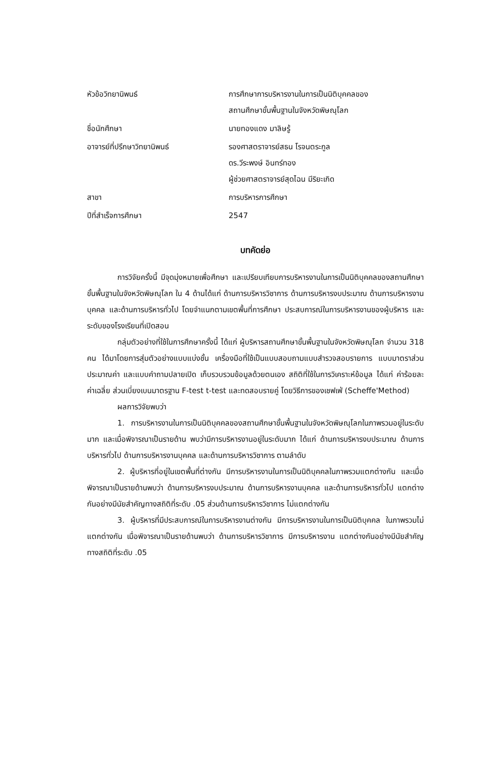หัวข้อวิทยานิพนธ์
การศึกษาการบริหารงานในการเป็นนิติบุคคลของ
สถานศึกษาขั้นพื้นฐานในจังหวัดพิษณุโลก
ชื่อนักศึกษา
นายทองแดง มาลิษรู้
อาจารย์ที่ปรึกษาวิทยานิพนธ์
รองศาสตราจารย์สธน โรจนตระกูล
ดร.วีระพงษ์ อินทร์ทอง
ผู้ช่วยศาสตราจารย์สุดไฉน มีริยะเกิด
สาขา
การบริหารการศึกษา
ปีที่สำเร็จการศึกษา
2547
บทคัดย่อ
การวิจัยครั้งนี้ มีจุดมุ่งหมายเพื่อศึกษา และเปรียบเทียบการบริหารงานในการเป็นนิติบุคคลของสถานศึกษาขั้นพื้นฐานในจังหวัดพิษณุโลก ใน 4 ด้านได้แก่ ด้านการบริหารวิชาการ ด้านการบริหารงบประมาณ ด้านการบริหารงานบุคคล และด้านการบริหารทั่วไป โดยจำแนกตามเขตพื้นที่การศึกษา ประสบการณ์ในการบริหารงานของผู้บริหาร และระดับของโรงเรียนที่เปิดสอน
กลุ่มตัวอย่างที่ใช้ในการศึกษาครั้งนี้ ได้แก่ ผู้บริหารสถานศึกษาขั้นพื้นฐานในจังหวัดพิษณุโลก จำนวน 318 คน ได้มาโดยการสุ่มตัวอย่างแบบแบ่งชั้น เครื่องมือที่ใช้เป็นแบบสอบถามแบบสำรวจสอบรายการ แบบมาตราส่วนประมาณค่า และแบบคำถามปลายเปิด เก็บรวบรวมข้อมูลด้วยตนเอง สถิติที่ใช้ในการวิเคราะห์ข้อมูล ได้แก่ ค่าร้อยละ ค่าเฉลี่ย ส่วนเบี่ยงเบนมาตรฐาน F-test t-test และทดสอบรายคู่ โดยวิธีการของเชฟเฟ่ (Scheffe'Method)
ผลการวิจัยพบว่า
1. การบริหารงานในการเป็นนิติบุคคลของสถานศึกษาขั้นพื้นฐานในจังหวัดพิษณุโลกในภาพรวมอยู่ในระดับมาก และเมื่อพิจารณาเป็นรายด้าน พบว่ามีการบริหารงานอยู่ในระดับมาก ได้แก่ ด้านการบริหารงบประมาณ ด้านการบริหารทั่วไป ด้านการบริหารงานบุคคล และด้านการบริหารวิชาการ ตามลำดับ
2. ผู้บริหารที่อยู่ในเขตพื้นที่ต่างกัน มีการบริหารงานในการเป็นนิติบุคคลในภาพรวมแตกต่างกัน และเมื่อพิจารณาเป็นรายด้านพบว่า ด้านการบริหารงบประมาณ ด้านการบริหารงานบุคคล และด้านการบริหารทั่วไป แตกต่างกันอย่างมีนัยสำคัญทางสถิติที่ระดับ .05 ส่วนด้านการบริหารวิชาการ ไม่แตกต่างกัน
3. ผู้บริหารที่มีประสบการณ์ในการบริหารงานต่างกัน มีการบริหารงานในการเป็นนิติบุคคล ในภาพรวมไม่แตกต่างกัน เมื่อพิจารณาเป็นรายด้านพบว่า ด้านการบริหารวิชาการ มีการบริหารงาน แตกต่างกันอย่างมีนัยสำคัญทางสถิติที่ระดับ .05